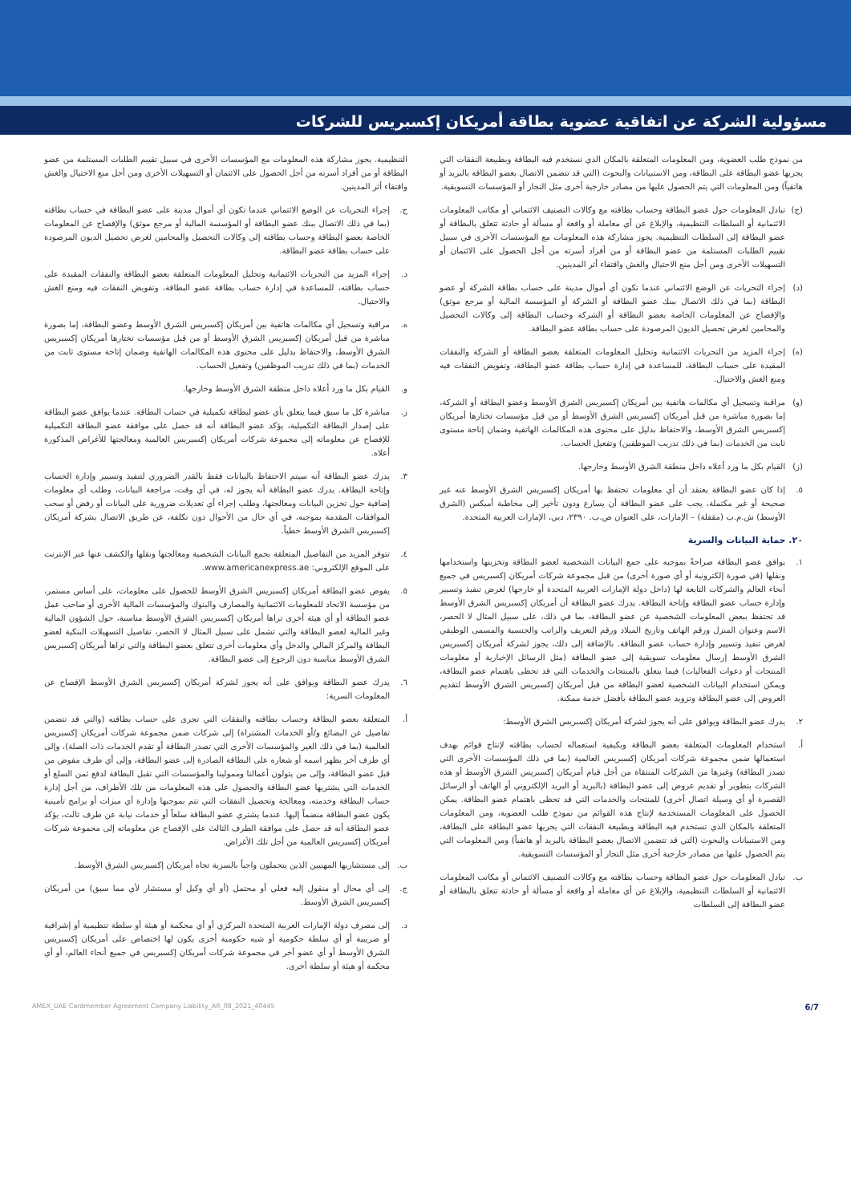مسؤولية الشركة عن اتفاقية عضوية بطاقة أمريكان إكسبريس للشركات
من نموذج طلب العضوية، ومن المعلومات المتعلقة بالمكان الذي تستخدم فيه البطاقة وبطبيعة النفقات التي يجريها عضو البطاقة على البطاقة، ومن الاستبيانات والبحوث (التي قد تتضمن الاتصال بعضو البطاقة بالبريد أو هاتفياً) ومن المعلومات التي يتم الحصول عليها من مصادر خارجية أخرى مثل التجار أو المؤسسات التسويقية.
(ج) تبادل المعلومات حول عضو البطاقة وحساب بطاقته مع وكالات التصنيف الائتماني أو مكاتب المعلومات الائتمانية أو السلطات التنظيمية، والإبلاغ عن أي معاملة أو واقعة أو مسألة أو حادثة تتعلق بالبطاقة أو عضو البطاقة إلى السلطات التنظيمية. يجوز مشاركة هذه المعلومات مع المؤسسات الأخرى في سبيل تقييم الطلبات المستلمة من عضو البطاقة أو من أفراد أسرته من أجل الحصول على الائتمان أو التسهيلات الأخرى ومن أجل منع الاحتيال والغش واقتفاء أثر المدينين.
(د) إجراء التحريات عن الوضع الائتماني عندما تكون أي أموال مدينة على حساب بطاقة الشركة أو عضو البطاقة (بما في ذلك الاتصال ببنك عضو البطاقة أو الشركة أو المؤسسة المالية أو مرجع موثق) والإفصاح عن المعلومات الخاصة بعضو البطاقة أو الشركة وحساب البطاقة إلى وكالات التحصيل والمحامين لغرض تحصيل الديون المرصودة على حساب بطاقة عضو البطاقة.
(ه) إجراء المزيد من التحريات الائتمانية وتحليل المعلومات المتعلقة بعضو البطاقة أو الشركة والنفقات المقيدة على حساب البطاقة، للمساعدة في إدارة حساب بطاقة عضو البطاقة، وتفويض النفقات فيه ومنع الغش والاحتيال.
(و) مراقبة وتسجيل أي مكالمات هاتفية بين أمريكان إكسبريس الشرق الأوسط وعضو البطاقة أو الشركة، إما بصورة مباشرة من قبل أمريكان إكسبريس الشرق الأوسط أو من قبل مؤسسات تختارها أمريكان إكسبريس الشرق الأوسط، والاحتفاظ بدليل على محتوى هذه المكالمات الهاتفية وضمان إتاحة مستوى ثابت من الخدمات (بما في ذلك تدريب الموظفين) وتفعيل الحساب.
(ز) القيام بكل ما ورد أعلاه داخل منطقة الشرق الأوسط وخارجها.
٥. إذا كان عضو البطاقة يعتقد أن أي معلومات تحتفظ بها أمريكان إكسبريس الشرق الأوسط عنه غير صحيحة أو غير مكتملة، يجب على عضو البطاقة أن يسارع ودون تأخير إلى مخاطبة أميكس (الشرق الأوسط) ش.م.ب (مقفلة) – الإمارات، على العنوان ص.ب. ٢٣٩٠، دبي، الإمارات العربية المتحدة.
٢٠. حماية البيانات والسرية
١. يوافق عضو البطاقة صراحةً بموجبه على جمع البيانات الشخصية لعضو البطاقة وتخزينها واستخدامها ونقلها (في صورة إلكترونية أو أي صورة أخرى) من قبل مجموعة شركات أمريكان إكسبريس في جميع أنحاء العالم والشركات التابعة لها (داخل دولة الإمارات العربية المتحدة أو خارجها) لغرض تنفيذ وتسيير وإدارة حساب عضو البطاقة وإتاحة البطاقة. يدرك عضو البطاقة أن أمريكان إكسبريس الشرق الأوسط قد تحتفظ ببعض المعلومات الشخصية عن عضو البطاقة، بما في ذلك، على سبيل المثال لا الحصر، الاسم وعنوان المنزل ورقم الهاتف وتاريخ الميلاد ورقم التعريف والراتب والجنسية والمسمى الوظيفي لغرض تنفيذ وتسيير وإدارة حساب عضو البطاقة. بالإضافة إلى ذلك، يجوز لشركة أمريكان إكسبريس الشرق الأوسط إرسال معلومات تسويقية إلى عضو البطاقة (مثل الرسائل الإخبارية أو معلومات المنتجات أو دعوات الفعاليات) فيما يتعلق بالمنتجات والخدمات التي قد تحظى باهتمام عضو البطاقة، ويمكن استخدام البيانات الشخصية لعضو البطاقة من قبل أمريكان إكسبريس الشرق الأوسط لتقديم العروض إلى عضو البطاقة وتزويد عضو البطاقة بأفضل خدمة ممكنة.
٢. يدرك عضو البطاقة ويوافق على أنه يجوز لشركة أمريكان إكسبريس الشرق الأوسط:
أ. استخدام المعلومات المتعلقة بعضو البطاقة وبكيفية استعماله لحساب بطاقته لإنتاج قوائم بهدف استعمالها ضمن مجموعة شركات أمريكان إكسبريس العالمية (بما في ذلك المؤسسات الأخرى التي تصدر البطاقة) وغيرها من الشركات المنتقاة من أجل قيام أمريكان إكسبريس الشرق الأوسط أو هذه الشركات بتطوير أو تقديم عروض إلى عضو البطاقة (بالبريد أو البريد الإلكتروني أو الهاتف أو الرسائل القصيرة أو أي وسيلة اتصال أخرى) للمنتجات والخدمات التي قد تحظى باهتمام عضو البطاقة. يمكن الحصول على المعلومات المستخدمة لإنتاج هذه القوائم من نموذج طلب العضوية، ومن المعلومات المتعلقة بالمكان الذي تستخدم فيه البطاقة وبطبيعة النفقات التي يجريها عضو البطاقة على البطاقة، ومن الاستبيانات والبحوث (التي قد تتضمن الاتصال بعضو البطاقة بالبريد أو هاتفياً) ومن المعلومات التي يتم الحصول عليها من مصادر خارجية أخرى مثل التجار أو المؤسسات التسويقية.
ب. تبادل المعلومات حول عضو البطاقة وحساب بطاقته مع وكالات التصنيف الائتماني أو مكاتب المعلومات الائتمانية أو السلطات التنظيمية، والإبلاغ عن أي معاملة أو واقعة أو مسألة أو حادثة تتعلق بالبطاقة أو عضو البطاقة إلى السلطات
التنظيمية. يجوز مشاركة هذه المعلومات مع المؤسسات الأخرى في سبيل تقييم الطلبات المستلمة من عضو البطاقة أو من أفراد أسرته من أجل الحصول على الائتمان أو التسهيلات الأخرى ومن أجل منع الاحتيال والغش واقتفاء أثر المدينين.
ج. إجراء التحريات عن الوضع الائتماني عندما تكون أي أموال مدينة على عضو البطاقة في حساب بطاقته (بما في ذلك الاتصال ببنك عضو البطاقة أو المؤسسة المالية أو مرجع موثق) والإفصاح عن المعلومات الخاصة بعضو البطاقة وحساب بطاقته إلى وكالات التحصيل والمحامين لغرض تحصيل الديون المرصودة على حساب بطاقة عضو البطاقة.
د. إجراء المزيد من التحريات الائتمانية وتحليل المعلومات المتعلقة بعضو البطاقة والنفقات المقيدة على حساب بطاقته، للمساعدة في إدارة حساب بطاقة عضو البطاقة، وتفويض النفقات فيه ومنع الغش والاحتيال.
ه. مراقبة وتسجيل أي مكالمات هاتفية بين أمريكان إكسبريس الشرق الأوسط وعضو البطاقة، إما بصورة مباشرة من قبل أمريكان إكسبريس الشرق الأوسط أو من قبل مؤسسات تختارها أمريكان إكسبريس الشرق الأوسط، والاحتفاظ بدليل على محتوى هذه المكالمات الهاتفية وضمان إتاحة مستوى ثابت من الخدمات (بما في ذلك تدريب الموظفين) وتفعيل الحساب.
و. القيام بكل ما ورد أعلاه داخل منطقة الشرق الأوسط وخارجها.
ز. مباشرة كل ما سبق فيما يتعلق بأي عضو لبطاقة تكميلية في حساب البطاقة. عندما يوافق عضو البطاقة على إصدار البطاقة التكميلية، يؤكد عضو البطاقة أنه قد حصل على موافقة عضو البطاقة التكميلية للإفصاح عن معلوماته إلى مجموعة شركات أمريكان إكسبريس العالمية ومعالجتها للأغراض المذكورة أعلاه.
٣. يدرك عضو البطاقة أنه سيتم الاحتفاظ بالبيانات فقط بالقدر الضروري لتنفيذ وتسيير وإدارة الحساب وإتاحة البطاقة. يدرك عضو البطاقة أنه يجوز له، في أي وقت، مراجعة البيانات، وطلب أي معلومات إضافية حول تخزين البيانات ومعالجتها، وطلب إجراء أي تعديلات ضرورية على البيانات أو رفض أو سحب الموافقات المقدمة بموجبه، في أي حال من الأحوال دون تكلفة، عن طريق الاتصال بشركة أمريكان إكسبريس الشرق الأوسط خطياً.
٤. تتوفر المزيد من التفاصيل المتعلقة بجمع البيانات الشخصية ومعالجتها ونقلها والكشف عنها عبر الإنترنت على الموقع الإلكتروني: www.americanexpress.ae.
٥. يفوض عضو البطاقة أمريكان إكسبريس الشرق الأوسط للحصول على معلومات، على أساس مستمر، من مؤسسة الاتحاد للمعلومات الائتمانية والمصارف والبنوك والمؤسسات المالية الأخرى أو صاحب عمل عضو البطاقة أو أي هيئة أخرى تراها أمريكان إكسبريس الشرق الأوسط مناسبة، حول الشؤون المالية وغير المالية لعضو البطاقة والتي تشمل على سبيل المثال لا الحصر، تفاصيل التسهيلات البنكية لعضو البطاقة والمركز المالي والدخل وأي معلومات أخرى تتعلق بعضو البطاقة والتي تراها أمريكان إكسبريس الشرق الأوسط مناسبة دون الرجوع إلى عضو البطاقة.
٦. يدرك عضو البطاقة ويوافق على أنه يجوز لشركة أمريكان إكسبريس الشرق الأوسط الإفصاح عن المعلومات السرية:
أ. المتعلقة بعضو البطاقة وحساب بطاقته والنفقات التي تجرى على حساب بطاقته (والتي قد تتضمن تفاصيل عن البضائع و/أو الخدمات المشتراة) إلى شركات ضمن مجموعة شركات أمريكان إكسبريس العالمية (بما في ذلك الغير والمؤسسات الأخرى التي تصدر البطاقة أو تقدم الخدمات ذات الصلة)، وإلى أي طرف آخر يظهر اسمه أو شعاره على البطاقة الصادرة إلى عضو البطاقة، وإلى أي طرف مفوض من قبل عضو البطاقة، وإلى من يتولون أعمالنا وممولينا والمؤسسات التي تقبل البطاقة لدفع ثمن السلع أو الخدمات التي يشتريها عضو البطاقة والحصول على هذه المعلومات من تلك الأطراف، من أجل إدارة حساب البطاقة وخدمته، ومعالجة وتحصيل النفقات التي تتم بموجبها وإدارة أي ميزات أو برامج تأمينية يكون عضو البطاقة منضماً إليها. عندما يشتري عضو البطاقة سلعاً أو خدمات نيابة عن طرف ثالث، يؤكد عضو البطاقة أنه قد حصل على موافقة الطرف الثالث على الإفصاح عن معلوماته إلى مجموعة شركات أمريكان إكسبريس العالمية من أجل تلك الأغراض.
ب. إلى مستشاريها المهنيين الذين يتحملون واجباً بالسرية تجاه أمريكان إكسبريس الشرق الأوسط.
ج. إلى أي محال أو منقول إليه فعلي أو محتمل (أو أي وكيل أو مستشار لأي مما سبق) من أمريكان إكسبريس الشرق الأوسط.
د. إلى مصرف دولة الإمارات العربية المتحدة المركزي أو أي محكمة أو هيئة أو سلطة تنظيمية أو إشرافية أو ضريبية أو أي سلطة حكومية أو شبه حكومية أخرى يكون لها اختصاص على أمريكان إكسبريس الشرق الأوسط أو أي عضو آخر في مجموعة شركات أمريكان إكسبريس في جميع أنحاء العالم، أو أي محكمة أو هيئة أو سلطة أخرى.
6/7 40445_AMEX_UAE Cardmember Agreement Company Liability_AR_08_2021